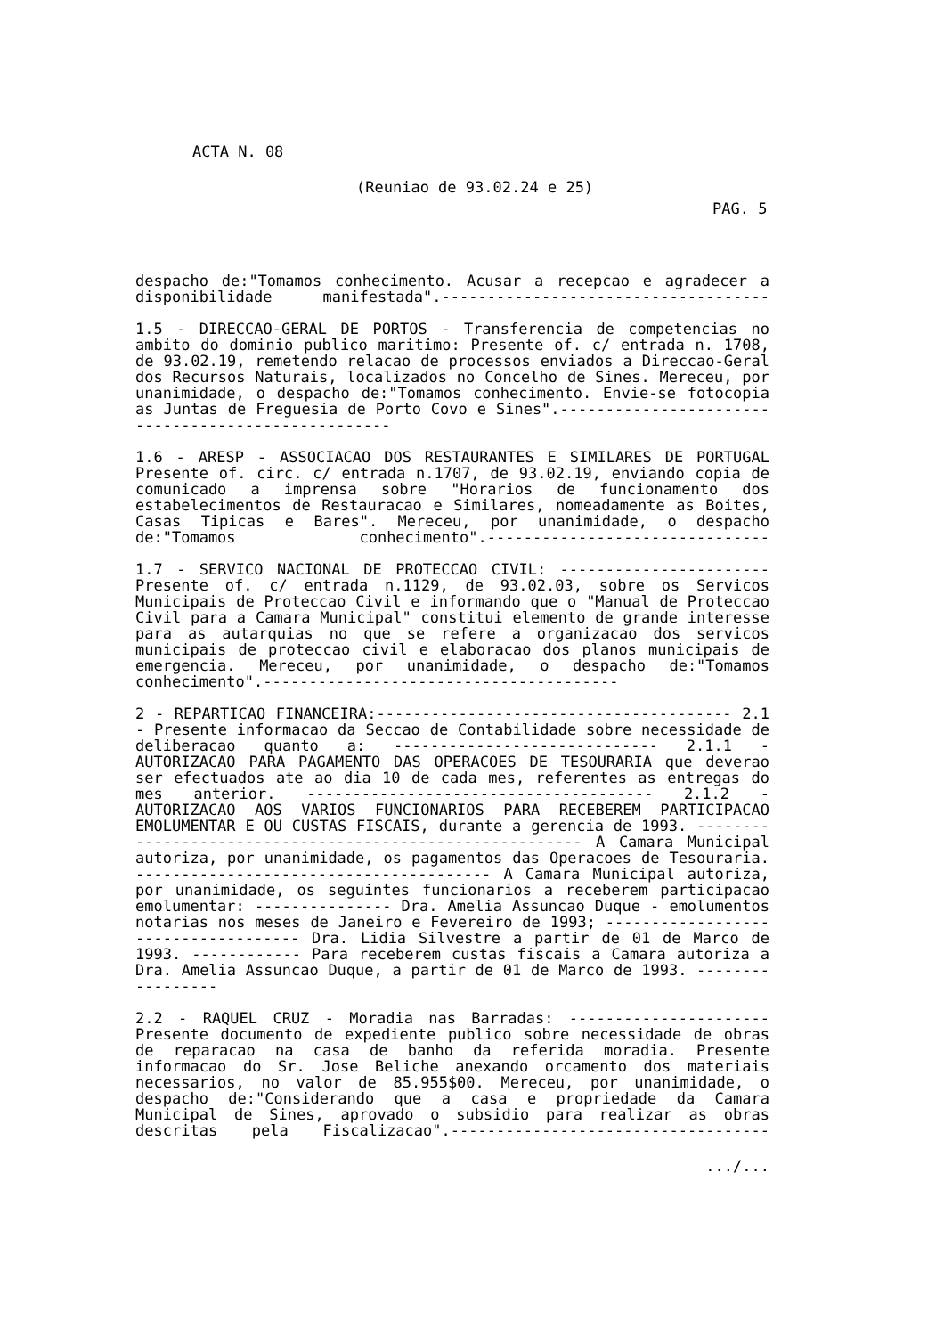ACTA N. 08
(Reuniao de 93.02.24 e 25)
PAG. 5
despacho de:"Tomamos conhecimento. Acusar a recepcao e agradecer a disponibilidade manifestada".------------------------------------
1.5 - DIRECCAO-GERAL DE PORTOS - Transferencia de competencias no ambito do dominio publico maritimo: Presente of. c/ entrada n. 1708, de 93.02.19, remetendo relacao de processos enviados a Direccao-Geral dos Recursos Naturais, localizados no Concelho de Sines. Mereceu, por unanimidade, o despacho de:"Tomamos conhecimento. Envie-se fotocopia as Juntas de Freguesia de Porto Covo e Sines".---------------------------------------------------
1.6 - ARESP - ASSOCIACAO DOS RESTAURANTES E SIMILARES DE PORTUGAL Presente of. circ. c/ entrada n.1707, de 93.02.19, enviando copia de comunicado a imprensa sobre "Horarios de funcionamento dos estabelecimentos de Restauracao e Similares, nomeadamente as Boites, Casas Tipicas e Bares". Mereceu, por unanimidade, o despacho de:"Tomamos conhecimento".-------------------------------
1.7 - SERVICO NACIONAL DE PROTECCAO CIVIL: ----------------------- Presente of. c/ entrada n.1129, de 93.02.03, sobre os Servicos Municipais de Proteccao Civil e informando que o "Manual de Proteccao Civil para a Camara Municipal" constitui elemento de grande interesse para as autarquias no que se refere a organizacao dos servicos municipais de proteccao civil e elaboracao dos planos municipais de emergencia. Mereceu, por unanimidade, o despacho de:"Tomamos conhecimento".---------------------------------------
2 - REPARTICAO FINANCEIRA:--------------------------------------- 2.1 - Presente informacao da Seccao de Contabilidade sobre necessidade de deliberacao quanto a: ----------------------------- 2.1.1 - AUTORIZACAO PARA PAGAMENTO DAS OPERACOES DE TESOURARIA que deverao ser efectuados ate ao dia 10 de cada mes, referentes as entregas do mes anterior. -------------------------------------- 2.1.2 - AUTORIZACAO AOS VARIOS FUNCIONARIOS PARA RECEBEREM PARTICIPACAO EMOLUMENTAR E OU CUSTAS FISCAIS, durante a gerencia de 1993. --------------------------------------------------------- A Camara Municipal autoriza, por unanimidade, os pagamentos das Operacoes de Tesouraria. --------------------------------------- A Camara Municipal autoriza, por unanimidade, os seguintes funcionarios a receberem participacao emolumentar: --------------- Dra. Amelia Assuncao Duque - emolumentos notarias nos meses de Janeiro e Fevereiro de 1993; ------------------------------------ Dra. Lidia Silvestre a partir de 01 de Marco de 1993. ------------ Para receberem custas fiscais a Camara autoriza a Dra. Amelia Assuncao Duque, a partir de 01 de Marco de 1993. -----------------
2.2 - RAQUEL CRUZ - Moradia nas Barradas: ---------------------- Presente documento de expediente publico sobre necessidade de obras de reparacao na casa de banho da referida moradia. Presente informacao do Sr. Jose Beliche anexando orcamento dos materiais necessarios, no valor de 85.955$00. Mereceu, por unanimidade, o despacho de:"Considerando que a casa e propriedade da Camara Municipal de Sines, aprovado o subsidio para realizar as obras descritas pela Fiscalizacao".-----------------------------------
.../...